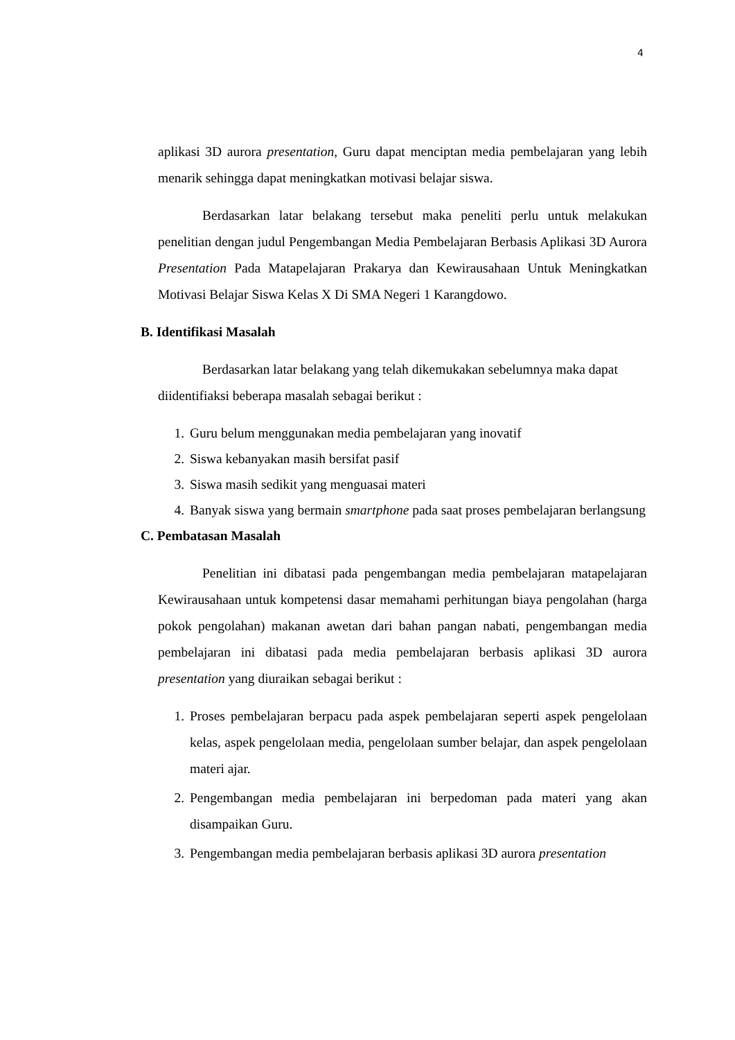4
aplikasi 3D aurora presentation, Guru dapat menciptan media pembelajaran yang lebih menarik sehingga dapat meningkatkan motivasi belajar siswa.
Berdasarkan latar belakang tersebut maka peneliti perlu untuk melakukan penelitian dengan judul Pengembangan Media Pembelajaran Berbasis Aplikasi 3D Aurora Presentation Pada Matapelajaran Prakarya dan Kewirausahaan Untuk Meningkatkan Motivasi Belajar Siswa Kelas X Di SMA Negeri 1 Karangdowo.
B. Identifikasi Masalah
Berdasarkan latar belakang yang telah dikemukakan sebelumnya maka dapat diidentifiaksi beberapa masalah sebagai berikut :
1. Guru belum menggunakan media pembelajaran yang inovatif
2. Siswa kebanyakan masih bersifat pasif
3. Siswa masih sedikit yang menguasai materi
4. Banyak siswa yang bermain smartphone pada saat proses pembelajaran berlangsung
C. Pembatasan Masalah
Penelitian ini dibatasi pada pengembangan media pembelajaran matapelajaran Kewirausahaan untuk kompetensi dasar memahami perhitungan biaya pengolahan (harga pokok pengolahan) makanan awetan dari bahan pangan nabati, pengembangan media pembelajaran ini dibatasi pada media pembelajaran berbasis aplikasi 3D aurora presentation yang diuraikan sebagai berikut :
1. Proses pembelajaran berpacu pada aspek pembelajaran seperti aspek pengelolaan kelas, aspek pengelolaan media, pengelolaan sumber belajar, dan aspek pengelolaan materi ajar.
2. Pengembangan media pembelajaran ini berpedoman pada materi yang akan disampaikan Guru.
3. Pengembangan media pembelajaran berbasis aplikasi 3D aurora presentation